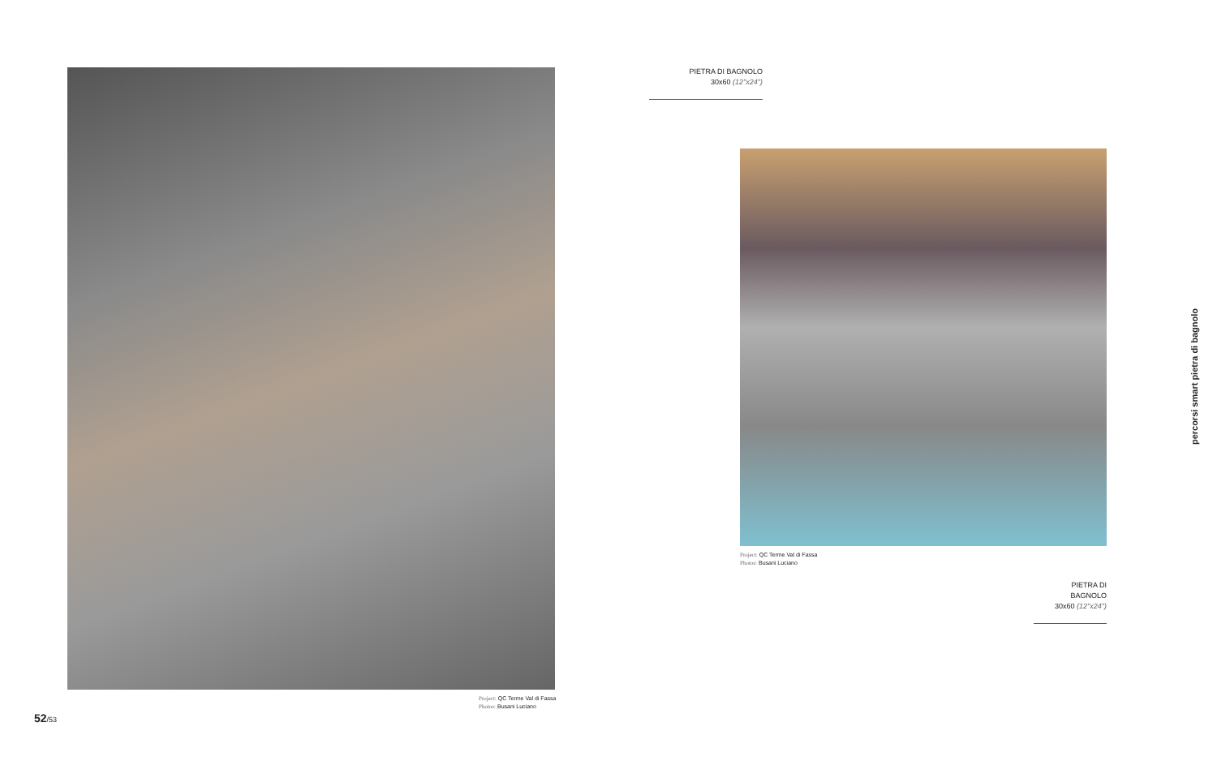PIETRA DI BAGNOLO
30x60 (12"x24")
Project: QC Terme Val di Fassa
Photos: Busani Luciano
PIETRA DI BAGNOLO
30x60 (12"x24")
Project: QC Terme Val di Fassa
Photos: Busani Luciano
52/53
percorsi smart pietra di bagnolo